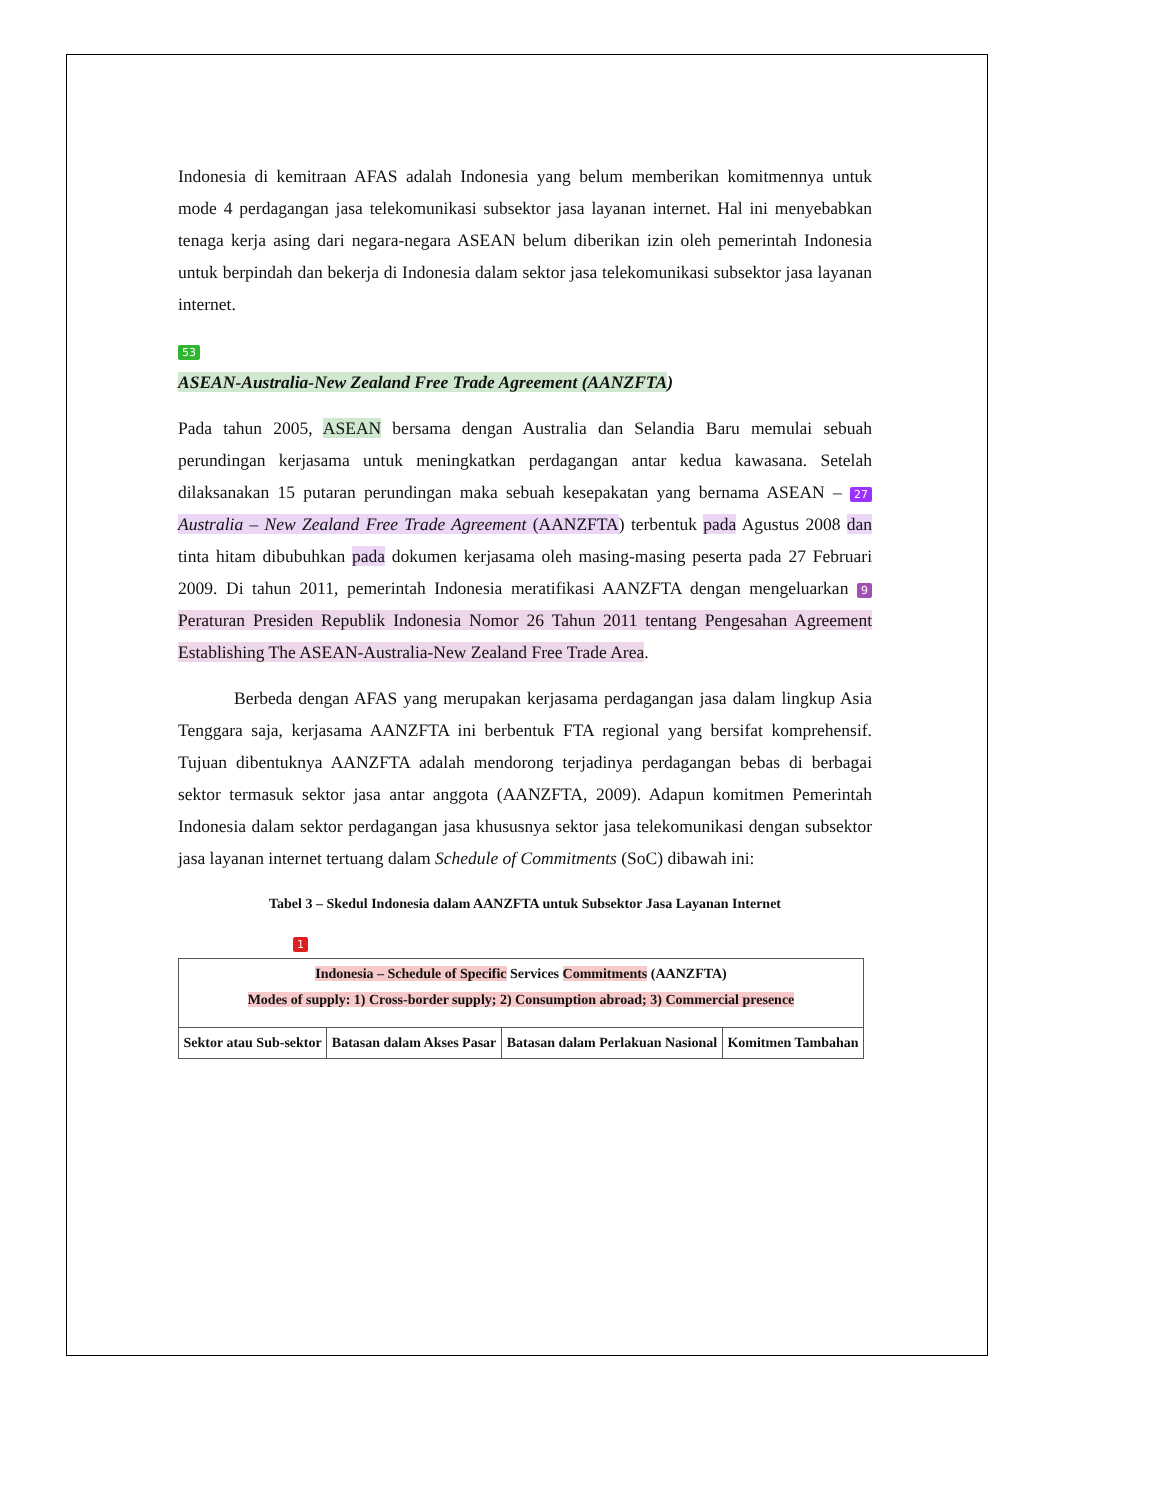Indonesia di kemitraan AFAS adalah Indonesia yang belum memberikan komitmennya untuk mode 4 perdagangan jasa telekomunikasi subsektor jasa layanan internet. Hal ini menyebabkan tenaga kerja asing dari negara-negara ASEAN belum diberikan izin oleh pemerintah Indonesia untuk berpindah dan bekerja di Indonesia dalam sektor jasa telekomunikasi subsektor jasa layanan internet.
53
ASEAN-Australia-New Zealand Free Trade Agreement (AANZFTA)
Pada tahun 2005, ASEAN bersama dengan Australia dan Selandia Baru memulai sebuah perundingan kerjasama untuk meningkatkan perdagangan antar kedua kawasana. Setelah dilaksanakan 15 putaran perundingan maka sebuah kesepakatan yang bernama ASEAN – 27 Australia – New Zealand Free Trade Agreement (AANZFTA) terbentuk pada Agustus 2008 dan tinta hitam dibubuhkan pada dokumen kerjasama oleh masing-masing peserta pada 27 Februari 2009. Di tahun 2011, pemerintah Indonesia meratifikasi AANZFTA dengan mengeluarkan 9 Peraturan Presiden Republik Indonesia Nomor 26 Tahun 2011 tentang Pengesahan Agreement Establishing The ASEAN-Australia-New Zealand Free Trade Area.
Berbeda dengan AFAS yang merupakan kerjasama perdagangan jasa dalam lingkup Asia Tenggara saja, kerjasama AANZFTA ini berbentuk FTA regional yang bersifat komprehensif. Tujuan dibentuknya AANZFTA adalah mendorong terjadinya perdagangan bebas di berbagai sektor termasuk sektor jasa antar anggota (AANZFTA, 2009). Adapun komitmen Pemerintah Indonesia dalam sektor perdagangan jasa khususnya sektor jasa telekomunikasi dengan subsektor jasa layanan internet tertuang dalam Schedule of Commitments (SoC) dibawah ini:
Tabel 3 – Skedul Indonesia dalam AANZFTA untuk Subsektor Jasa Layanan Internet
1
| Indonesia – Schedule of Specific Services Commitments (AANZFTA) Modes of supply: 1) Cross-border supply; 2) Consumption abroad; 3) Commercial presence | | | |
| Sektor atau Sub-sektor | Batasan dalam Akses Pasar | Batasan dalam Perlakuan Nasional | Komitmen Tambahan |